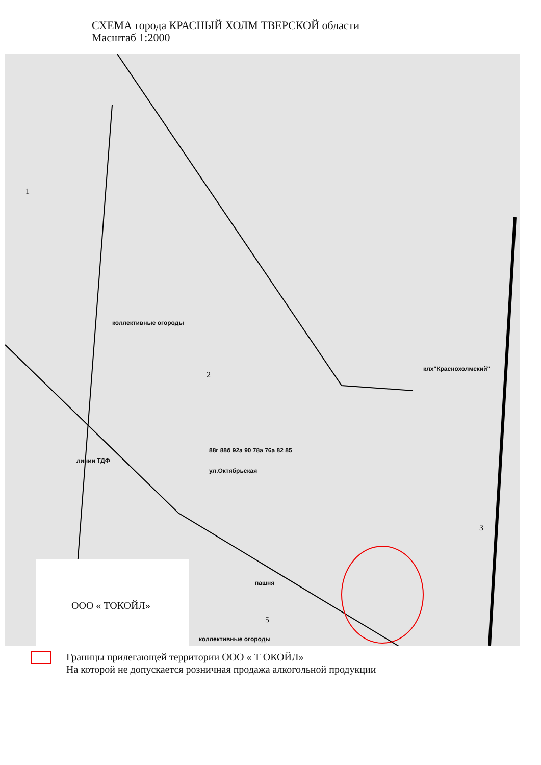СХЕМА города КРАСНЫЙ ХОЛМ ТВЕРСКОЙ области
Масштаб 1:2000
1
коллективные огороды
2
клх"Краснохолмский"
линии ТДФ
ул.Октябрьская
88г 88б 92а 90 78а 76а 82 85
3
пашня
ООО « ТОКОЙЛ»
5
коллективные огороды
Границы прилегающей территории ООО « Т ОКОЙЛ»
На которой не допускается розничная продажа алкогольной продукции